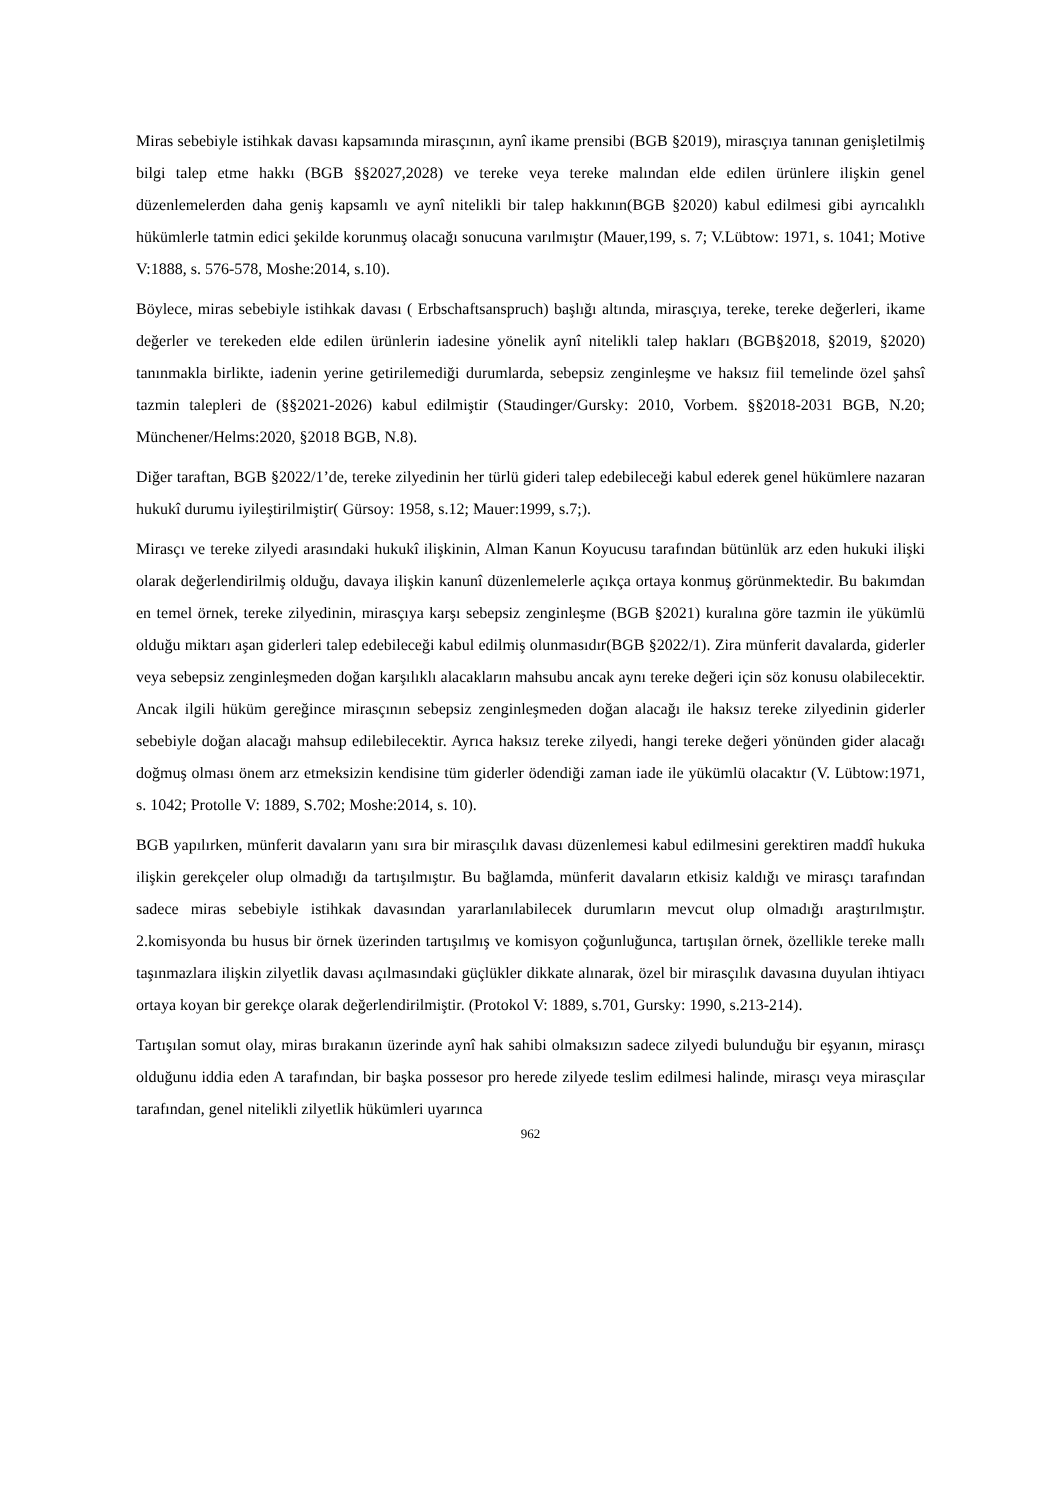Miras sebebiyle istihkak davası kapsamında mirasçının, aynî ikame prensibi (BGB §2019), mirasçıya tanınan genişletilmiş bilgi talep etme hakkı (BGB §§2027,2028) ve tereke veya tereke malından elde edilen ürünlere ilişkin genel düzenlemelerden daha geniş kapsamlı ve aynî nitelikli bir talep hakkının(BGB §2020) kabul edilmesi gibi ayrıcalıklı hükümlerle tatmin edici şekilde korunmuş olacağı sonucuna varılmıştır (Mauer,199, s. 7; V.Lübtow: 1971, s. 1041; Motive V:1888, s. 576-578, Moshe:2014, s.10).
Böylece, miras sebebiyle istihkak davası ( Erbschaftsanspruch) başlığı altında, mirasçıya, tereke, tereke değerleri, ikame değerler ve terekeden elde edilen ürünlerin iadesine yönelik aynî nitelikli talep hakları (BGB§2018, §2019, §2020) tanınmakla birlikte, iadenin yerine getirilemediği durumlarda, sebepsiz zenginleşme ve haksız fiil temelinde özel şahsî tazmin talepleri de (§§2021-2026) kabul edilmiştir (Staudinger/Gursky: 2010, Vorbem. §§2018-2031 BGB, N.20; Münchener/Helms:2020, §2018 BGB, N.8).
Diğer taraftan, BGB §2022/1’de, tereke zilyedinin her türlü gideri talep edebileceği kabul ederek genel hükümlere nazaran hukukî durumu iyileştirilmiştir( Gürsoy: 1958, s.12; Mauer:1999, s.7;).
Mirasçı ve tereke zilyedi arasındaki hukukî ilişkinin, Alman Kanun Koyucusu tarafından bütünlük arz eden hukuki ilişki olarak değerlendirilmiş olduğu, davaya ilişkin kanunî düzenlemelerle açıkça ortaya konmuş görünmektedir. Bu bakımdan en temel örnek, tereke zilyedinin, mirasçıya karşı sebepsiz zenginleşme (BGB §2021) kuralına göre tazmin ile yükümlü olduğu miktarı aşan giderleri talep edebileceği kabul edilmiş olunmasıdır(BGB §2022/1). Zira münferit davalarda, giderler veya sebepsiz zenginleşmeden doğan karşılıklı alacakların mahsubu ancak aynı tereke değeri için söz konusu olabilecektir. Ancak ilgili hüküm gereğince mirasçının sebepsiz zenginleşmeden doğan alacağı ile haksız tereke zilyedinin giderler sebebiyle doğan alacağı mahsup edilebilecektir. Ayrıca haksız tereke zilyedi, hangi tereke değeri yönünden gider alacağı doğmuş olması önem arz etmeksizin kendisine tüm giderler ödendiği zaman iade ile yükümlü olacaktır (V. Lübtow:1971, s. 1042; Protolle V: 1889, S.702; Moshe:2014, s. 10).
BGB yapılırken, münferit davaların yanı sıra bir mirasçılık davası düzenlemesi kabul edilmesini gerektiren maddî hukuka ilişkin gerekçeler olup olmadığı da tartışılmıştır. Bu bağlamda, münferit davaların etkisiz kaldığı ve mirasçı tarafından sadece miras sebebiyle istihkak davasından yararlanılabilecek durumların mevcut olup olmadığı araştırılmıştır. 2.komisyonda bu husus bir örnek üzerinden tartışılmış ve komisyon çoğunluğunca, tartışılan örnek, özellikle tereke mallı taşınmazlara ilişkin zilyetlik davası açılmasındaki güçlükler dikkate alınarak, özel bir mirasçılık davasına duyulan ihtiyacı ortaya koyan bir gerekçe olarak değerlendirilmiştir. (Protokol V: 1889, s.701, Gursky: 1990, s.213-214).
Tartışılan somut olay, miras bırakanın üzerinde aynî hak sahibi olmaksızın sadece zilyedi bulunduğu bir eşyanın, mirasçı olduğunu iddia eden A tarafından, bir başka possesor pro herede zilyede teslim edilmesi halinde, mirasçı veya mirasçılar tarafından, genel nitelikli zilyetlik hükümleri uyarınca
962